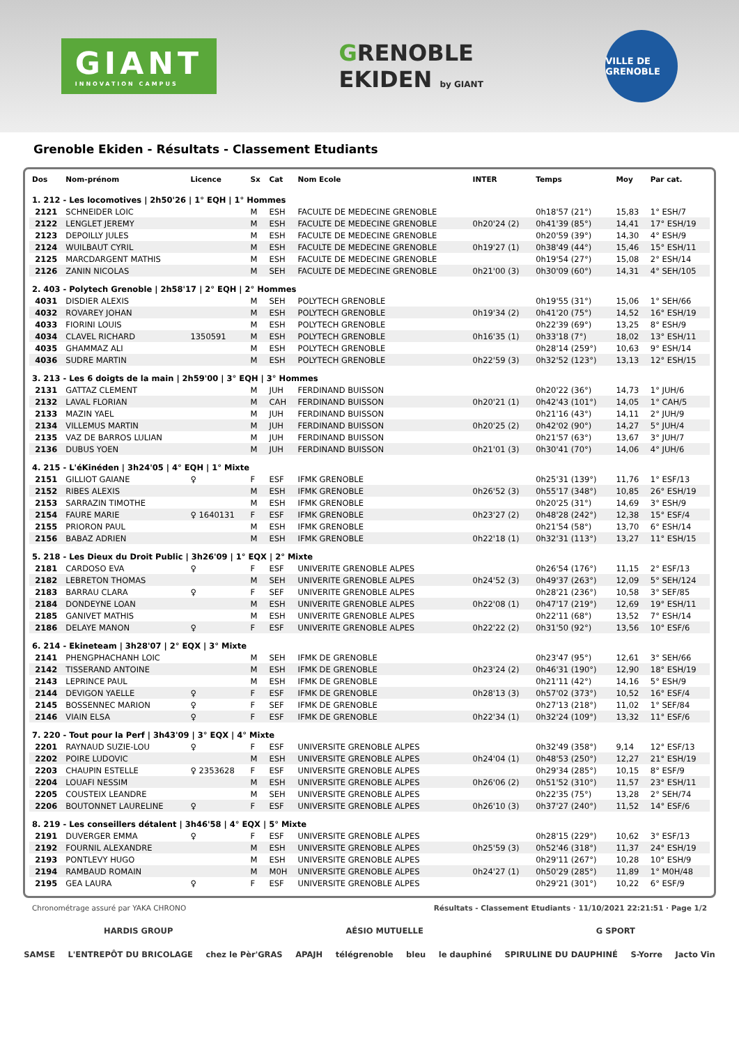GIANT
INNOVATION CAMPUS
GRENOBLE
EKIDEN by GIANT
VILLE DE GRENOBLE
Grenoble Ekiden - Résultats - Classement Etudiants
| Dos | Nom-prénom | Licence | Sx | Cat | Nom Ecole | INTER | Temps | Moy | Par cat. |
| --- | --- | --- | --- | --- | --- | --- | --- | --- | --- |
| 1. 212 - Les locomotives / 2h50'26 / 1° EQH / 1° Hommes | | | | | | | | | |
| 2121 | SCHNEIDER LOIC | | M | ESH | FACULTE DE MEDECINE GRENOBLE | | 0h18'57 (21°) | 15,83 | 1° ESH/7 |
| 2122 | LENGLET JEREMY | | M | ESH | FACULTE DE MEDECINE GRENOBLE | 0h20'24 (2) | 0h41'39 (85°) | 14,41 | 17° ESH/19 |
| 2123 | DEPOILLY JULES | | M | ESH | FACULTE DE MEDECINE GRENOBLE | | 0h20'59 (39°) | 14,30 | 4° ESH/9 |
| 2124 | WUILBAUT CYRIL | | M | ESH | FACULTE DE MEDECINE GRENOBLE | 0h19'27 (1) | 0h38'49 (44°) | 15,46 | 15° ESH/11 |
| 2125 | MARCDARGENT MATHIS | | M | ESH | FACULTE DE MEDECINE GRENOBLE | | 0h19'54 (27°) | 15,08 | 2° ESH/14 |
| 2126 | ZANIN NICOLAS | | M | SEH | FACULTE DE MEDECINE GRENOBLE | 0h21'00 (3) | 0h30'09 (60°) | 14,31 | 4° SEH/105 |
| 2. 403 - Polytech Grenoble / 2h58'17 / 2° EQH / 2° Hommes | | | | | | | | | |
| 4031 | DISDIER ALEXIS | | M | SEH | POLYTECH GRENOBLE | | 0h19'55 (31°) | 15,06 | 1° SEH/66 |
| 4032 | ROVAREY JOHAN | | M | ESH | POLYTECH GRENOBLE | 0h19'34 (2) | 0h41'20 (75°) | 14,52 | 16° ESH/19 |
| 4033 | FIORINI LOUIS | | M | ESH | POLYTECH GRENOBLE | | 0h22'39 (69°) | 13,25 | 8° ESH/9 |
| 4034 | CLAVEL RICHARD | 1350591 | M | ESH | POLYTECH GRENOBLE | 0h16'35 (1) | 0h33'18 (7°) | 18,02 | 13° ESH/11 |
| 4035 | GHAMMAZ ALI | | M | ESH | POLYTECH GRENOBLE | | 0h28'14 (259°) | 10,63 | 9° ESH/14 |
| 4036 | SUDRE MARTIN | | M | ESH | POLYTECH GRENOBLE | 0h22'59 (3) | 0h32'52 (123°) | 13,13 | 12° ESH/15 |
| 3. 213 - Les 6 doigts de la main / 2h59'00 / 3° EQH / 3° Hommes | | | | | | | | | |
| 2131 | GATTAZ CLEMENT | | M | JUH | FERDINAND BUISSON | | 0h20'22 (36°) | 14,73 | 1° JUH/6 |
| 2132 | LAVAL FLORIAN | | M | CAH | FERDINAND BUISSON | 0h20'21 (1) | 0h42'43 (101°) | 14,05 | 1° CAH/5 |
| 2133 | MAZIN YAEL | | M | JUH | FERDINAND BUISSON | | 0h21'16 (43°) | 14,11 | 2° JUH/9 |
| 2134 | VILLEMUS MARTIN | | M | JUH | FERDINAND BUISSON | 0h20'25 (2) | 0h42'02 (90°) | 14,27 | 5° JUH/4 |
| 2135 | VAZ DE BARROS LULIAN | | M | JUH | FERDINAND BUISSON | | 0h21'57 (63°) | 13,67 | 3° JUH/7 |
| 2136 | DUBUS YOEN | | M | JUH | FERDINAND BUISSON | 0h21'01 (3) | 0h30'41 (70°) | 14,06 | 4° JUH/6 |
| 4. 215 - L'éKinéden / 3h24'05 / 4° EQH / 1° Mixte | | | | | | | | | |
| 2151 | GILLIOT GAIANE | ♀ | F | ESF | IFMK GRENOBLE | | 0h25'31 (139°) | 11,76 | 1° ESF/13 |
| 2152 | RIBES ALEXIS | | M | ESH | IFMK GRENOBLE | 0h26'52 (3) | 0h55'17 (348°) | 10,85 | 26° ESH/19 |
| 2153 | SARRAZIN TIMOTHE | | M | ESH | IFMK GRENOBLE | | 0h20'25 (31°) | 14,69 | 3° ESH/9 |
| 2154 | FAURE MARIE | ♀ 1640131 | F | ESF | IFMK GRENOBLE | 0h23'27 (2) | 0h48'28 (242°) | 12,38 | 15° ESF/4 |
| 2155 | PRIORON PAUL | | M | ESH | IFMK GRENOBLE | | 0h21'54 (58°) | 13,70 | 6° ESH/14 |
| 2156 | BABAZ ADRIEN | | M | ESH | IFMK GRENOBLE | 0h22'18 (1) | 0h32'31 (113°) | 13,27 | 11° ESH/15 |
| 5. 218 - Les Dieux du Droit Public / 3h26'09 / 1° EQX / 2° Mixte | | | | | | | | | |
| 2181 | CARDOSO EVA | ♀ | F | ESF | UNIVERITE GRENOBLE ALPES | | 0h26'54 (176°) | 11,15 | 2° ESF/13 |
| 2182 | LEBRETON THOMAS | | M | SEH | UNIVERITE GRENOBLE ALPES | 0h24'52 (3) | 0h49'37 (263°) | 12,09 | 5° SEH/124 |
| 2183 | BARRAU CLARA | ♀ | F | SEF | UNIVERITE GRENOBLE ALPES | | 0h28'21 (236°) | 10,58 | 3° SEF/85 |
| 2184 | DONDEYNE LOAN | | M | ESH | UNIVERITE GRENOBLE ALPES | 0h22'08 (1) | 0h47'17 (219°) | 12,69 | 19° ESH/11 |
| 2185 | GANIVET MATHIS | | M | ESH | UNIVERITE GRENOBLE ALPES | | 0h22'11 (68°) | 13,52 | 7° ESH/14 |
| 2186 | DELAYE MANON | ♀ | F | ESF | UNIVERITE GRENOBLE ALPES | 0h22'22 (2) | 0h31'50 (92°) | 13,56 | 10° ESF/6 |
| 6. 214 - Ekineteam / 3h28'07 / 2° EQX / 3° Mixte | | | | | | | | | |
| 2141 | PHENGPHACHANH LOIC | | M | SEH | IFMK DE GRENOBLE | | 0h23'47 (95°) | 12,61 | 3° SEH/66 |
| 2142 | TISSERAND ANTOINE | | M | ESH | IFMK DE GRENOBLE | 0h23'24 (2) | 0h46'31 (190°) | 12,90 | 18° ESH/19 |
| 2143 | LEPRINCE PAUL | | M | ESH | IFMK DE GRENOBLE | | 0h21'11 (42°) | 14,16 | 5° ESH/9 |
| 2144 | DEVIGON YAELLE | ♀ | F | ESF | IFMK DE GRENOBLE | 0h28'13 (3) | 0h57'02 (373°) | 10,52 | 16° ESF/4 |
| 2145 | BOSSENNEC MARION | ♀ | F | SEF | IFMK DE GRENOBLE | | 0h27'13 (218°) | 11,02 | 1° SEF/84 |
| 2146 | VIAIN ELSA | ♀ | F | ESF | IFMK DE GRENOBLE | 0h22'34 (1) | 0h32'24 (109°) | 13,32 | 11° ESF/6 |
| 7. 220 - Tout pour la Perf / 3h43'09 / 3° EQX / 4° Mixte | | | | | | | | | |
| 2201 | RAYNAUD SUZIE-LOU | ♀ | F | ESF | UNIVERSITE GRENOBLE ALPES | | 0h32'49 (358°) | 9,14 | 12° ESF/13 |
| 2202 | POIRE LUDOVIC | | M | ESH | UNIVERSITE GRENOBLE ALPES | 0h24'04 (1) | 0h48'53 (250°) | 12,27 | 21° ESH/19 |
| 2203 | CHAUPIN ESTELLE | ♀ 2353628 | F | ESF | UNIVERSITE GRENOBLE ALPES | | 0h29'34 (285°) | 10,15 | 8° ESF/9 |
| 2204 | LOUAFI NESSIM | | M | ESH | UNIVERSITE GRENOBLE ALPES | 0h26'06 (2) | 0h51'52 (310°) | 11,57 | 23° ESH/11 |
| 2205 | COUSTEIX LEANDRE | | M | SEH | UNIVERSITE GRENOBLE ALPES | | 0h22'35 (75°) | 13,28 | 2° SEH/74 |
| 2206 | BOUTONNET LAURELINE | ♀ | F | ESF | UNIVERSITE GRENOBLE ALPES | 0h26'10 (3) | 0h37'27 (240°) | 11,52 | 14° ESF/6 |
| 8. 219 - Les conseillers détalent / 3h46'58 / 4° EQX / 5° Mixte | | | | | | | | | |
| 2191 | DUVERGER EMMA | ♀ | F | ESF | UNIVERSITE GRENOBLE ALPES | | 0h28'15 (229°) | 10,62 | 3° ESF/13 |
| 2192 | FOURNIL ALEXANDRE | | M | ESH | UNIVERSITE GRENOBLE ALPES | 0h25'59 (3) | 0h52'46 (318°) | 11,37 | 24° ESH/19 |
| 2193 | PONTLEVY HUGO | | M | ESH | UNIVERSITE GRENOBLE ALPES | | 0h29'11 (267°) | 10,28 | 10° ESH/9 |
| 2194 | RAMBAUD ROMAIN | | M | M0H | UNIVERSITE GRENOBLE ALPES | 0h24'27 (1) | 0h50'29 (285°) | 11,89 | 1° M0H/48 |
| 2195 | GEA LAURA | ♀ | F | ESF | UNIVERSITE GRENOBLE ALPES | | 0h29'21 (301°) | 10,22 | 6° ESF/9 |
Chronométrage assuré par YAKA CHRONO Résultats - Classement Etudiants · 11/10/2021 22:21:51 · Page 1/2
HARDIS GROUP AÉSIO MUTUELLE G SPORT
SAMSE L'ENTREPÔT DU BRICOLAGE chez le Pèr'GRAS APAJH télégrenoble bleu le dauphiné SPIRULINE DU DAUPHINÉ S-Yorre Jacto Vin